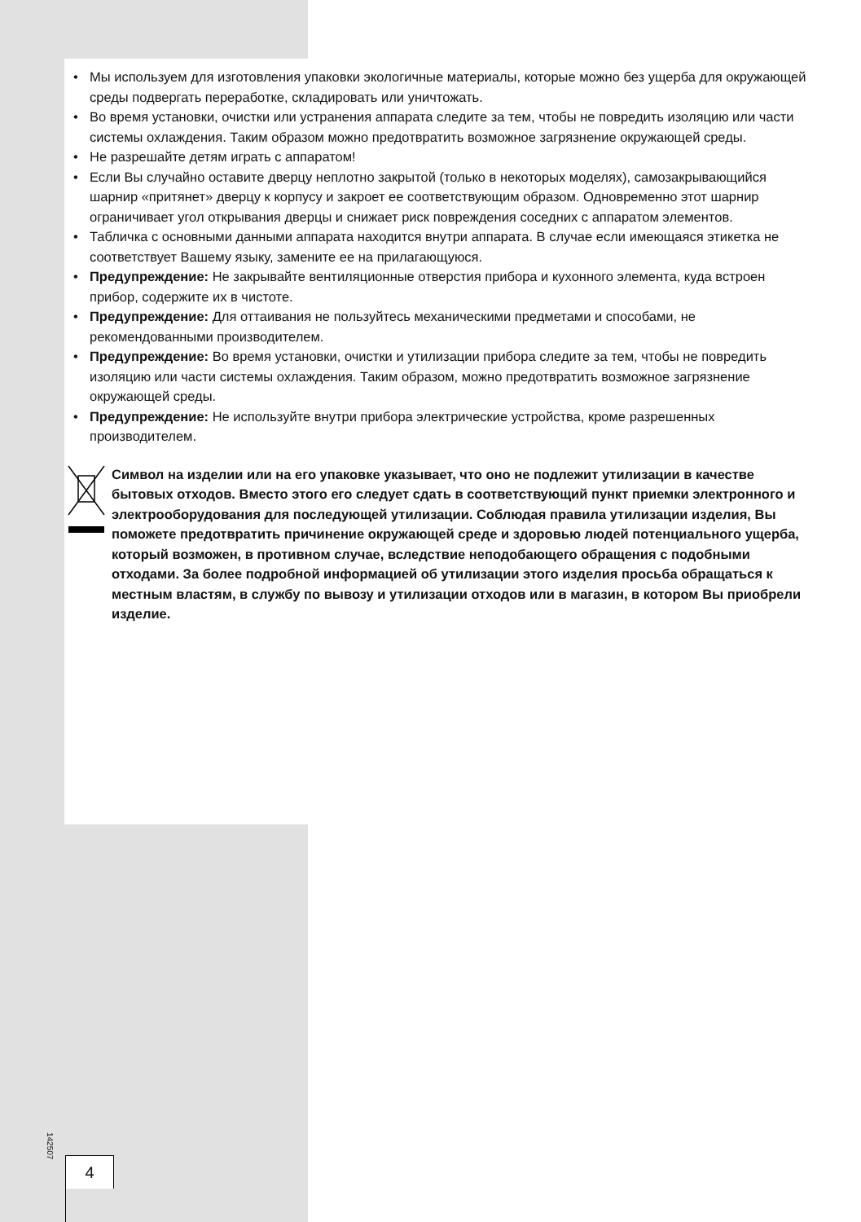• Мы используем для изготовления упаковки экологичные материалы, которые можно без ущерба для окружающей среды подвергать переработке, складировать или уничтожать.
• Во время установки, очистки или устранения аппарата следите за тем, чтобы не повредить изоляцию или части системы охлаждения. Таким образом можно предотвратить возможное загрязнение окружающей среды.
• Не разрешайте детям играть с аппаратом!
• Если Вы случайно оставите дверцу неплотно закрытой (только в некоторых моделях), самозакрывающийся шарнир «притянет» дверцу к корпусу и закроет ее соответствующим образом. Одновременно этот шарнир ограничивает угол открывания дверцы и снижает риск повреждения соседних с аппаратом элементов.
• Табличка с основными данными аппарата находится внутри аппарата. В случае если имеющаяся этикетка не соответствует Вашему языку, замените ее на прилагающуюся.
• Предупреждение: Не закрывайте вентиляционные отверстия прибора и кухонного элемента, куда встроен прибор, содержите их в чистоте.
• Предупреждение: Для оттаивания не пользуйтесь механическими предметами и способами, не рекомендованными производителем.
• Предупреждение: Во время установки, очистки и утилизации прибора следите за тем, чтобы не повредить изоляцию или части системы охлаждения. Таким образом, можно предотвратить возможное загрязнение окружающей среды.
• Предупреждение: Не используйте внутри прибора электрические устройства, кроме разрешенных производителем.
Символ на изделии или на его упаковке указывает, что оно не подлежит утилизации в качестве бытовых отходов. Вместо этого его следует сдать в соответствующий пункт приемки электронного и электрооборудования для последующей утилизации. Соблюдая правила утилизации изделия, Вы поможете предотвратить причинение окружающей среде и здоровью людей потенциального ущерба, который возможен, в противном случае, вследствие неподобающего обращения с подобными отходами. За более подробной информацией об утилизации этого изделия просьба обращаться к местным властям, в службу по вывозу и утилизации отходов или в магазин, в котором Вы приобрели изделие.
142507
4